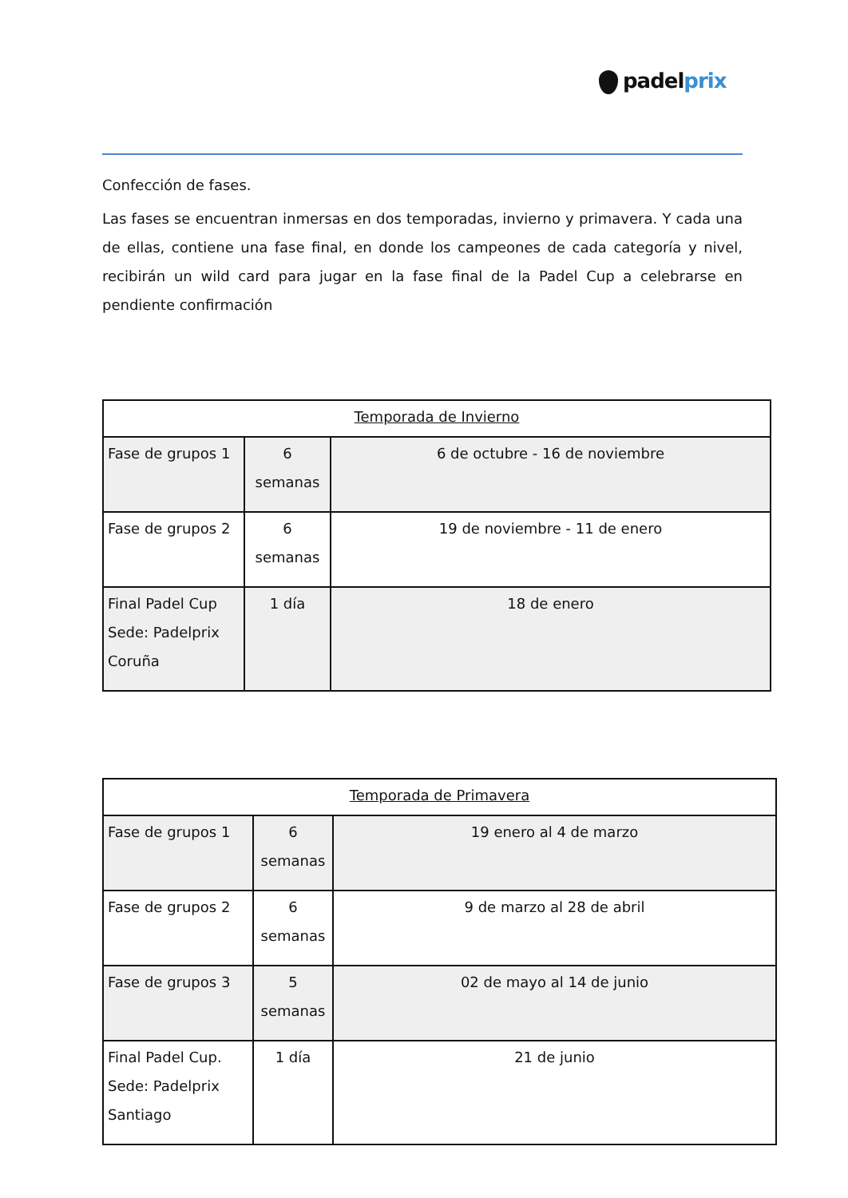padelprix
Confección de fases.
Las fases se encuentran inmersas en dos temporadas, invierno y primavera. Y cada una de ellas, contiene una fase final, en donde los campeones de cada categoría y nivel, recibirán un wild card para jugar en la fase final de la Padel Cup a celebrarse en pendiente confirmación
| Temporada de Invierno | | |
| Fase de grupos 1 | 6 semanas | 6 de octubre - 16 de noviembre |
| Fase de grupos 2 | 6 semanas | 19 de noviembre - 11 de enero |
| Final Padel Cup Sede: Padelprix Coruña | 1 día | 18 de enero |
| Temporada de Primavera | | |
| Fase de grupos 1 | 6 semanas | 19 enero al 4 de marzo |
| Fase de grupos 2 | 6 semanas | 9 de marzo al 28 de abril |
| Fase de grupos 3 | 5 semanas | 02 de mayo al 14 de junio |
| Final Padel Cup. Sede: Padelprix Santiago | 1 día | 21 de junio |